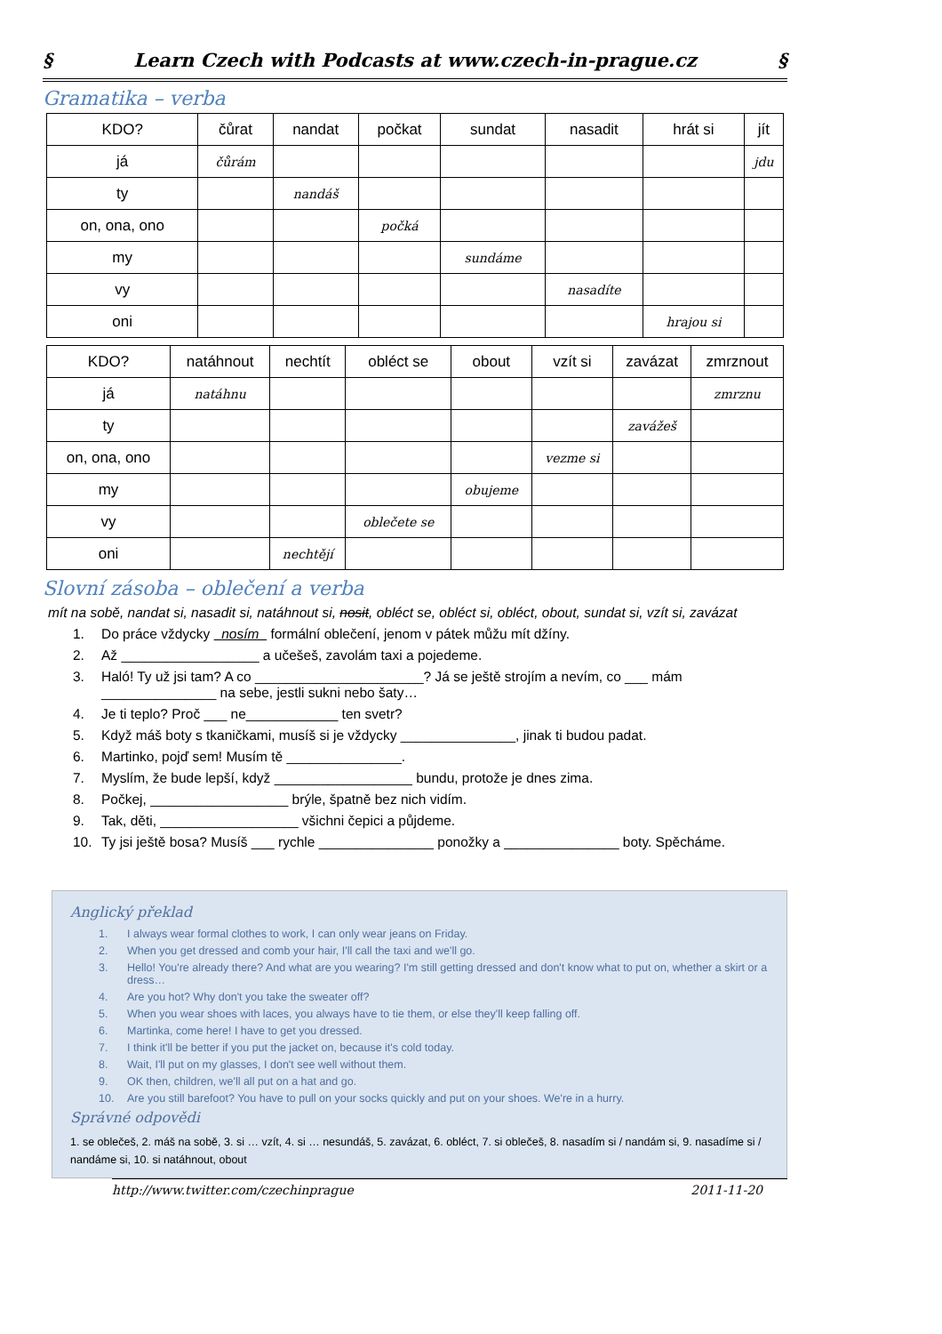§ Learn Czech with Podcasts at www.czech-in-prague.cz §
Gramatika – verba
| KDO? | čůrat | nandat | počkat | sundat | nasadit | hrát si | jít |
| --- | --- | --- | --- | --- | --- | --- | --- |
| já | čůrám | | | | | | jdu |
| ty | | nandáš | | | | | |
| on, ona, ono | | | počká | | | | |
| my | | | | sundáme | | | |
| vy | | | | | nasadíte | | |
| oni | | | | | | hrajou si | |
| KDO? | natáhnout | nechtít | obléct se | obout | vzít si | zavázat | zmrznout |
| --- | --- | --- | --- | --- | --- | --- | --- |
| já | natáhnu | | | | | | zmrznu |
| ty | | | | | | zavážeš | |
| on, ona, ono | | | | | vezme si | | |
| my | | | | obujeme | | | |
| vy | | | oblečete se | | | | |
| oni | | nechtějí | | | | | |
Slovní zásoba – oblečení a verba
mít na sobě, nandat si, nasadit si, natáhnout si, nosit, obléct se, obléct si, obléct, obout, sundat si, vzít si, zavázat
1. Do práce vždycky nosím formální oblečení, jenom v pátek můžu mít džíny.
2. Až __________________ a učešeš, zavolám taxi a pojedeme.
3. Haló! Ty už jsi tam? A co ______________________? Já se ještě strojím a nevím, co ___ mám _______________ na sebe, jestli sukni nebo šaty…
4. Je ti teplo? Proč ___ ne____________ ten svetr?
5. Když máš boty s tkaničkami, musíš si je vždycky _______________, jinak ti budou padat.
6. Martinko, pojď sem! Musím tě _______________.
7. Myslím, že bude lepší, když __________________ bundu, protože je dnes zima.
8. Počkej, __________________ brýle, špatně bez nich vidím.
9. Tak, děti, __________________ všichni čepici a půjdeme.
10. Ty jsi ještě bosa? Musíš ___ rychle _______________ ponožky a _______________ boty. Spěcháme.
Anglický překlad
1. I always wear formal clothes to work, I can only wear jeans on Friday.
2. When you get dressed and comb your hair, I'll call the taxi and we'll go.
3. Hello! You're already there? And what are you wearing? I'm still getting dressed and don't know what to put on, whether a skirt or a dress…
4. Are you hot? Why don't you take the sweater off?
5. When you wear shoes with laces, you always have to tie them, or else they'll keep falling off.
6. Martinka, come here! I have to get you dressed.
7. I think it'll be better if you put the jacket on, because it's cold today.
8. Wait, I'll put on my glasses, I don't see well without them.
9. OK then, children, we'll all put on a hat and go.
10. Are you still barefoot? You have to pull on your socks quickly and put on your shoes. We're in a hurry.
Správné odpovědi
1. se oblečeš, 2. máš na sobě, 3. si … vzít, 4. si … nesundáš, 5. zavázat, 6. obléct, 7. si oblečeš, 8. nasadím si / nandám si, 9. nasadíme si / nandáme si, 10. si natáhnout, obout
http://www.twitter.com/czechinprague 2011-11-20